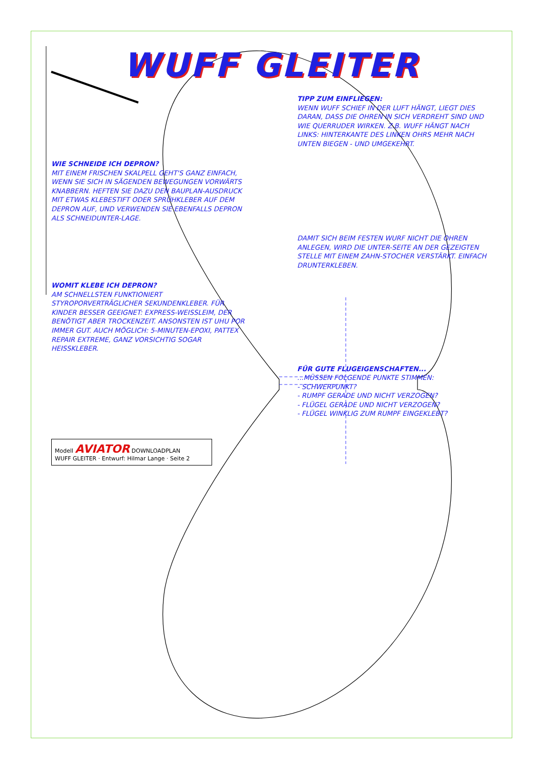WUFF GLEITER
TIPP ZUM EINFLIEGEN:
WENN WUFF SCHIEF IN DER LUFT HÄNGT, LIEGT DIES DARAN, DASS DIE OHREN IN SICH VERDREHT SIND UND WIE QUERRUDER WIRKEN. Z.B. WUFF HÄNGT NACH LINKS: HINTERKANTE DES LINKEN OHRS MEHR NACH UNTEN BIEGEN - UND UMGEKEHRT.
WIE SCHNEIDE ICH DEPRON?
MIT EINEM FRISCHEN SKALPELL GEHT'S GANZ EINFACH, WENN SIE SICH IN SÄGENDEN BEWEGUNGEN VORWÄRTS KNABBERN. HEFTEN SIE DAZU DEN BAUPLAN-AUSDRUCK MIT ETWAS KLEBESTIFT ODER SPRÜHKLEBER AUF DEM DEPRON AUF, UND VERWENDEN SIE EBENFALLS DEPRON ALS SCHNEIDUNTER-LAGE.
DAMIT SICH BEIM FESTEN WURF NICHT DIE OHREN ANLEGEN, WIRD DIE UNTER-SEITE AN DER GEZEIGTEN STELLE MIT EINEM ZAHN-STOCHER VERSTÄRKT. EINFACH DRUNTERKLEBEN.
WOMIT KLEBE ICH DEPRON?
AM SCHNELLSTEN FUNKTIONIERT STYROPORVERTRÄGLICHER SEKUNDENKLEBER. FÜR KINDER BESSER GEEIGNET: EXPRESS-WEISSLEIM, DER BENÖTIGT ABER TROCKENZEIT. ANSONSTEN IST UHU POR IMMER GUT. AUCH MÖGLICH: 5-MINUTEN-EPOXI, PATTEX REPAIR EXTREME, GANZ VORSICHTIG SOGAR HEISSKLEBER.
FÜR GUTE FLUGEIGENSCHAFTEN...
...MÜSSEN FOLGENDE PUNKTE STIMMEN:
- SCHWERPUNKT?
- RUMPF GERADE UND NICHT VERZOGEN?
- FLÜGEL GERADE UND NICHT VERZOGEN?
- FLÜGEL WINKLIG ZUM RUMPF EINGEKLEBT?
Modell AVIATOR DOWNLOADPLAN
WUFF GLEITER · Entwurf: Hilmar Lange · Seite 2